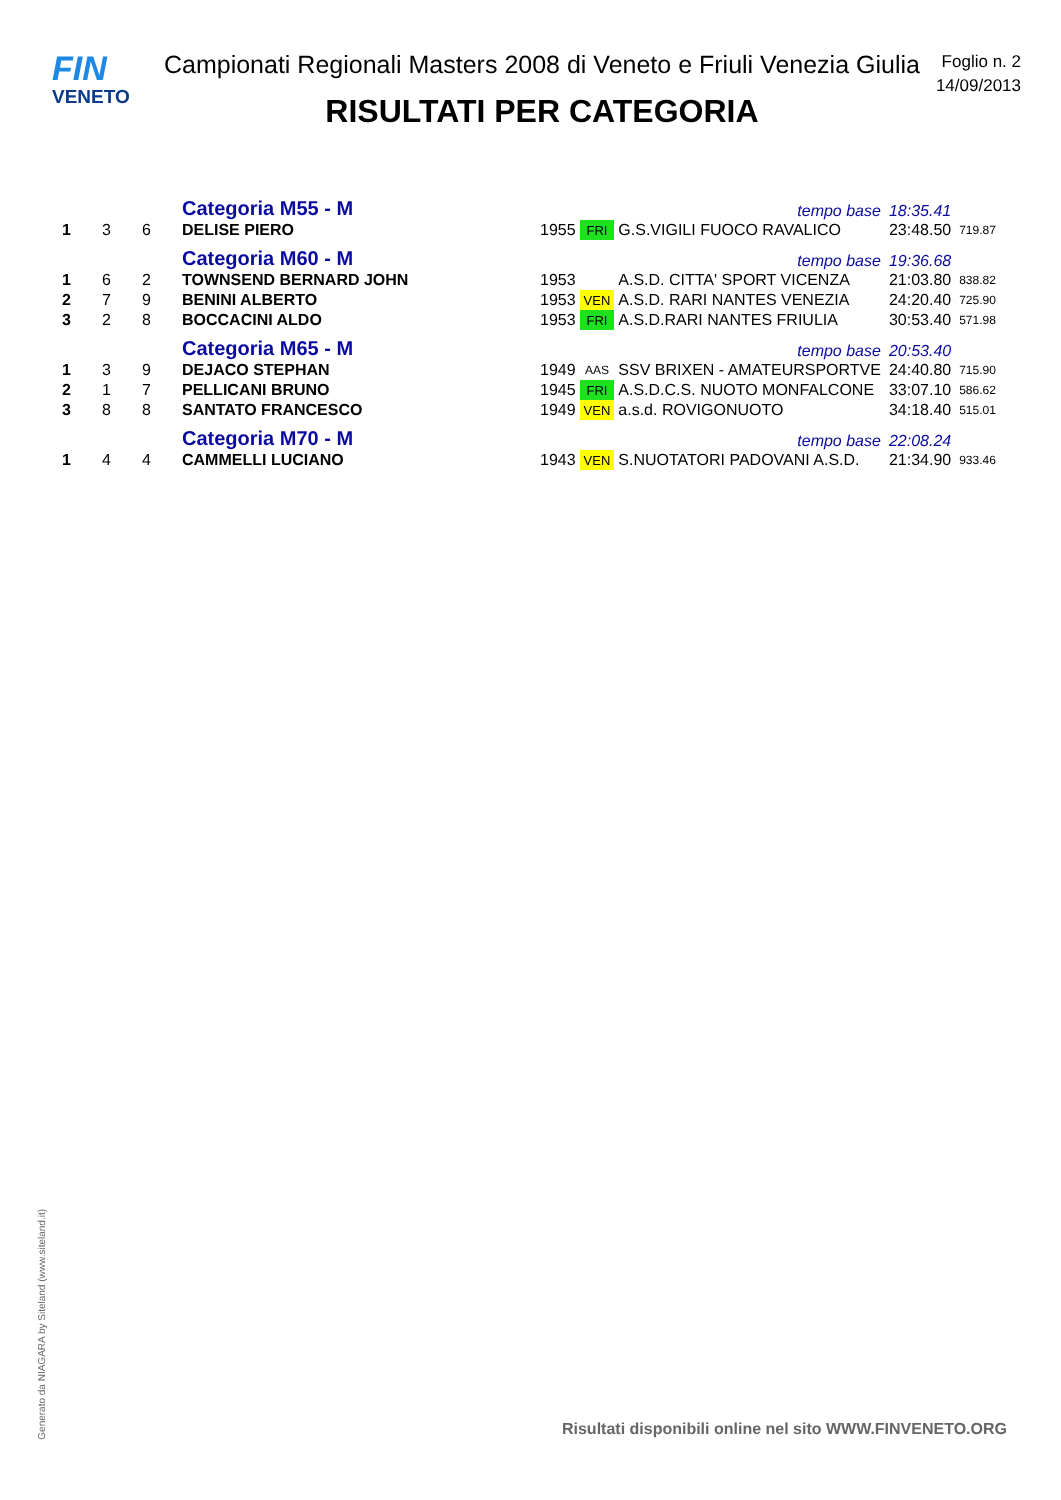FIN
VENETO
Campionati Regionali Masters 2008 di Veneto e Friuli Venezia Giulia
RISULTATI PER CATEGORIA
Foglio n. 2
14/09/2013
| | | | Categoria M55 - M | | | tempo base | 18:35.41 | |
| 1 | 3 | 6 | DELISE PIERO | 1955 | FRI | G.S.VIGILI FUOCO RAVALICO | 23:48.50 | 719.87 |
| | | | Categoria M60 - M | | | tempo base | 19:36.68 | |
| 1 | 6 | 2 | TOWNSEND BERNARD JOHN | 1953 | | A.S.D. CITTA' SPORT VICENZA | 21:03.80 | 838.82 |
| 2 | 7 | 9 | BENINI ALBERTO | 1953 | VEN | A.S.D. RARI NANTES VENEZIA | 24:20.40 | 725.90 |
| 3 | 2 | 8 | BOCCACINI ALDO | 1953 | FRI | A.S.D.RARI NANTES FRIULIA | 30:53.40 | 571.98 |
| | | | Categoria M65 - M | | | tempo base | 20:53.40 | |
| 1 | 3 | 9 | DEJACO STEPHAN | 1949 | AAS | SSV BRIXEN - AMATEURSPORTVE | 24:40.80 | 715.90 |
| 2 | 1 | 7 | PELLICANI BRUNO | 1945 | FRI | A.S.D.C.S. NUOTO MONFALCONE | 33:07.10 | 586.62 |
| 3 | 8 | 8 | SANTATO FRANCESCO | 1949 | VEN | a.s.d. ROVIGONUOTO | 34:18.40 | 515.01 |
| | | | Categoria M70 - M | | | tempo base | 22:08.24 | |
| 1 | 4 | 4 | CAMMELLI LUCIANO | 1943 | VEN | S.NUOTATORI PADOVANI A.S.D. | 21:34.90 | 933.46 |
Generato da NIAGARA by Siteland (www.siteland.it)
Risultati disponibili online nel sito WWW.FINVENETO.ORG